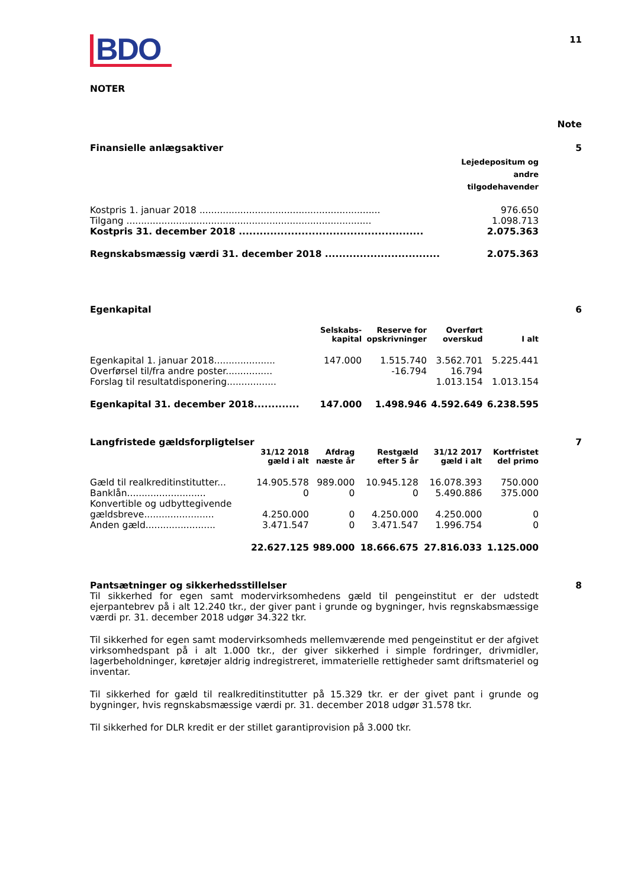BDO
11
NOTER
Note
Finansielle anlægsaktiver 5
| | Lejedepositum og andre tilgodehavender |
| --- | --- |
| Kostpris 1. januar 2018 .............................................................. | 976.650 |
| Tilgang .................................................................................... | 1.098.713 |
| Kostpris 31. december 2018 ..................................................... | 2.075.363 |
| Regnskabsmæssig værdi 31. december 2018 ................................. | 2.075.363 |
Egenkapital 6
| | Selskabs- kapital | Reserve for opskrivninger | Overført overskud | I alt |
| --- | --- | --- | --- | --- |
| Egenkapital 1. januar 2018..................... | 147.000 | 1.515.740 | 3.562.701 | 5.225.441 |
| Overførsel til/fra andre poster................ | | -16.794 | 16.794 | |
| Forslag til resultatdisponering................. | | | 1.013.154 | 1.013.154 |
| Egenkapital 31. december 2018............. | 147.000 | 1.498.946 | 4.592.649 | 6.238.595 |
Langfristede gældsforpligtelser 7
| | 31/12 2018 gæld i alt | Afdrag næste år | Restgæld efter 5 år | 31/12 2017 gæld i alt | Kortfristet del primo |
| --- | --- | --- | --- | --- | --- |
| Gæld til realkreditinstitutter... | 14.905.578 | 989.000 | 10.945.128 | 16.078.393 | 750.000 |
| Banklån........................... | 0 | 0 | 0 | 5.490.886 | 375.000 |
| Konvertible og udbyttegivende gældsbreve........................ | 4.250.000 | 0 | 4.250.000 | 4.250.000 | 0 |
| Anden gæld........................ | 3.471.547 | 0 | 3.471.547 | 1.996.754 | 0 |
| | 22.627.125 | 989.000 | 18.666.675 | 27.816.033 | 1.125.000 |
Pantsætninger og sikkerhedsstillelser 8
Til sikkerhed for egen samt modervirksomhedens gæld til pengeinstitut er der udstedt ejerpantebrev på i alt 12.240 tkr., der giver pant i grunde og bygninger, hvis regnskabsmæssige værdi pr. 31. december 2018 udgør 34.322 tkr.
Til sikkerhed for egen samt modervirksomheds mellemværende med pengeinstitut er der afgivet virksomhedspant på i alt 1.000 tkr., der giver sikkerhed i simple fordringer, drivmidler, lagerbeholdninger, køretøjer aldrig indregistreret, immaterielle rettigheder samt driftsmateriel og inventar.
Til sikkerhed for gæld til realkreditinstitutter på 15.329 tkr. er der givet pant i grunde og bygninger, hvis regnskabsmæssige værdi pr. 31. december 2018 udgør 31.578 tkr.
Til sikkerhed for DLR kredit er der stillet garantiprovision på 3.000 tkr.